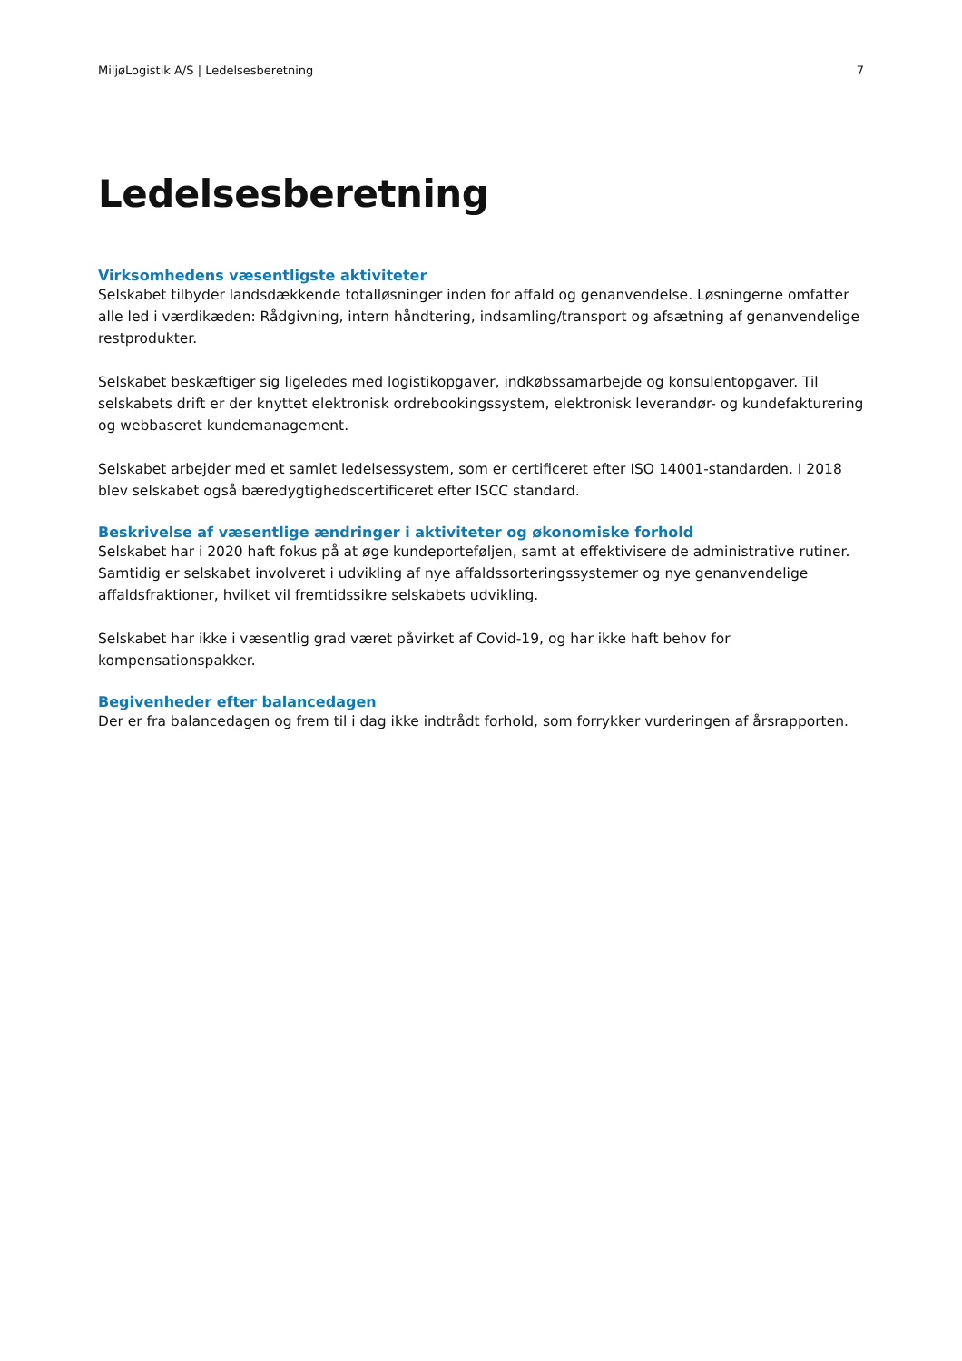MiljøLogistik A/S | Ledelsesberetning 7
Ledelsesberetning
Virksomhedens væsentligste aktiviteter
Selskabet tilbyder landsdækkende totalløsninger inden for affald og genanvendelse. Løsningerne omfatter alle led i værdikæden: Rådgivning, intern håndtering, indsamling/transport og afsætning af genanvendelige restprodukter.
Selskabet beskæftiger sig ligeledes med logistikopgaver, indkøbssamarbejde og konsulentopgaver. Til selskabets drift er der knyttet elektronisk ordrebookingssystem, elektronisk leverandør- og kundefakturering og webbaseret kundemanagement.
Selskabet arbejder med et samlet ledelsessystem, som er certificeret efter ISO 14001-standarden. I 2018 blev selskabet også bæredygtighedscertificeret efter ISCC standard.
Beskrivelse af væsentlige ændringer i aktiviteter og økonomiske forhold
Selskabet har i 2020 haft fokus på at øge kundeporteføljen, samt at effektivisere de administrative rutiner. Samtidig er selskabet involveret i udvikling af nye affaldssorteringssystemer og nye genanvendelige affaldsfraktioner, hvilket vil fremtidssikre selskabets udvikling.
Selskabet har ikke i væsentlig grad været påvirket af Covid-19, og har ikke haft behov for kompensationspakker.
Begivenheder efter balancedagen
Der er fra balancedagen og frem til i dag ikke indtrådt forhold, som forrykker vurderingen af årsrapporten.